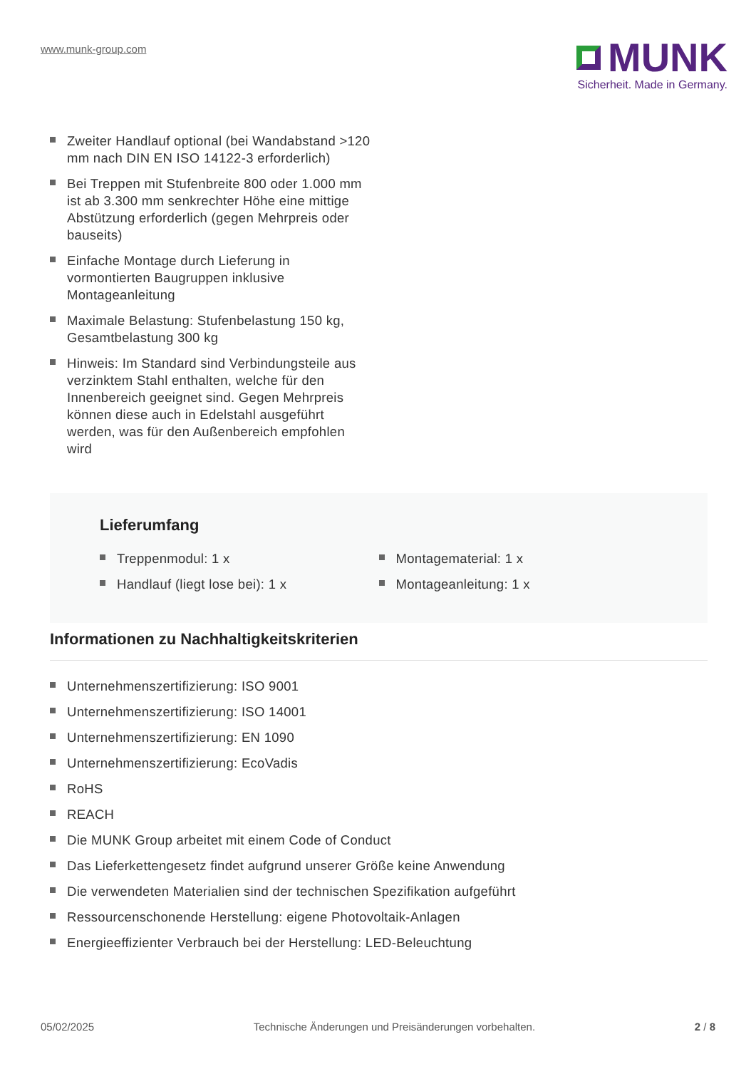www.munk-group.com
MUNK
Sicherheit. Made in Germany.
Zweiter Handlauf optional (bei Wandabstand >120 mm nach DIN EN ISO 14122-3 erforderlich)
Bei Treppen mit Stufenbreite 800 oder 1.000 mm ist ab 3.300 mm senkrechter Höhe eine mittige Abstützung erforderlich (gegen Mehrpreis oder bauseits)
Einfache Montage durch Lieferung in vormontierten Baugruppen inklusive Montageanleitung
Maximale Belastung: Stufenbelastung 150 kg, Gesamtbelastung 300 kg
Hinweis: Im Standard sind Verbindungsteile aus verzinktem Stahl enthalten, welche für den Innenbereich geeignet sind. Gegen Mehrpreis können diese auch in Edelstahl ausgeführt werden, was für den Außenbereich empfohlen wird
Lieferumfang
Treppenmodul: 1 x
Handlauf (liegt lose bei): 1 x
Montagematerial: 1 x
Montageanleitung: 1 x
Informationen zu Nachhaltigkeitskriterien
Unternehmenszertifizierung: ISO 9001
Unternehmenszertifizierung: ISO 14001
Unternehmenszertifizierung: EN 1090
Unternehmenszertifizierung: EcoVadis
RoHS
REACH
Die MUNK Group arbeitet mit einem Code of Conduct
Das Lieferkettengesetz findet aufgrund unserer Größe keine Anwendung
Die verwendeten Materialien sind der technischen Spezifikation aufgeführt
Ressourcenschonende Herstellung: eigene Photovoltaik-Anlagen
Energieeffizienter Verbrauch bei der Herstellung: LED-Beleuchtung
05/02/2025 Technische Änderungen und Preisänderungen vorbehalten.
2 / 8